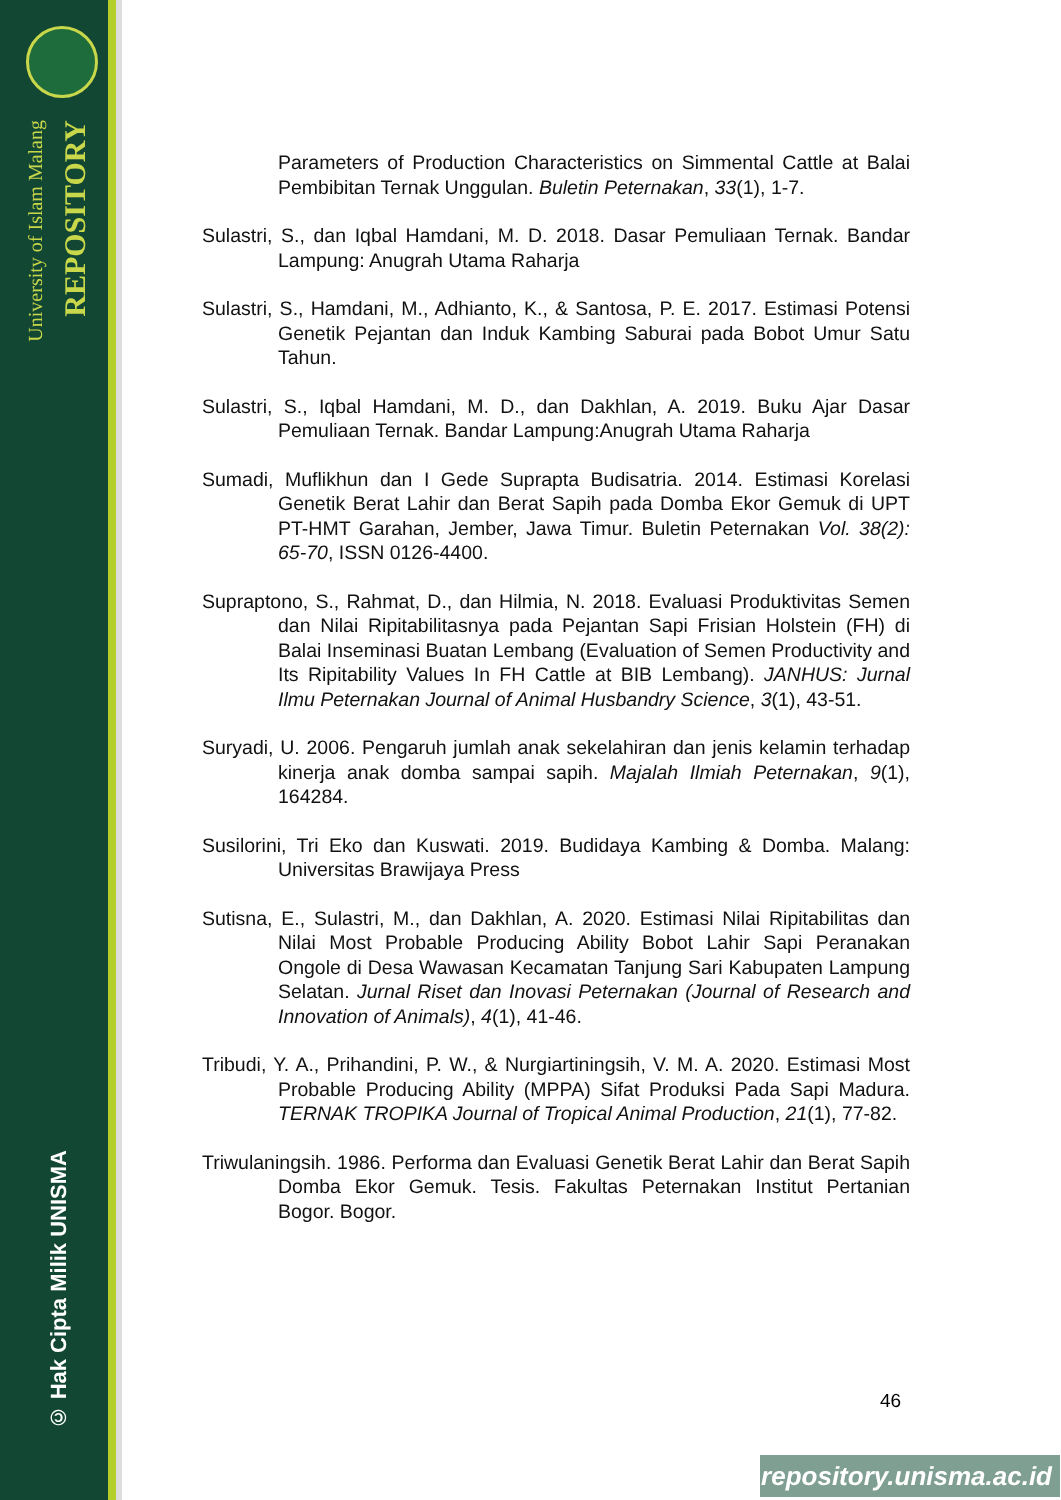University of Islam Malang
REPOSITORY
© Hak Cipta Milik UNISMA
Parameters of Production Characteristics on Simmental Cattle at Balai Pembibitan Ternak Unggulan. Buletin Peternakan, 33(1), 1-7.
Sulastri, S., dan Iqbal Hamdani, M. D. 2018. Dasar Pemuliaan Ternak. Bandar Lampung: Anugrah Utama Raharja
Sulastri, S., Hamdani, M., Adhianto, K., & Santosa, P. E. 2017. Estimasi Potensi Genetik Pejantan dan Induk Kambing Saburai pada Bobot Umur Satu Tahun.
Sulastri, S., Iqbal Hamdani, M. D., dan Dakhlan, A. 2019. Buku Ajar Dasar Pemuliaan Ternak. Bandar Lampung:Anugrah Utama Raharja
Sumadi, Muflikhun dan I Gede Suprapta Budisatria. 2014. Estimasi Korelasi Genetik Berat Lahir dan Berat Sapih pada Domba Ekor Gemuk di UPT PT-HMT Garahan, Jember, Jawa Timur. Buletin Peternakan Vol. 38(2): 65-70, ISSN 0126-4400.
Supraptono, S., Rahmat, D., dan Hilmia, N. 2018. Evaluasi Produktivitas Semen dan Nilai Ripitabilitasnya pada Pejantan Sapi Frisian Holstein (FH) di Balai Inseminasi Buatan Lembang (Evaluation of Semen Productivity and Its Ripitability Values In FH Cattle at BIB Lembang). JANHUS: Jurnal Ilmu Peternakan Journal of Animal Husbandry Science, 3(1), 43-51.
Suryadi, U. 2006. Pengaruh jumlah anak sekelahiran dan jenis kelamin terhadap kinerja anak domba sampai sapih. Majalah Ilmiah Peternakan, 9(1), 164284.
Susilorini, Tri Eko dan Kuswati. 2019. Budidaya Kambing & Domba. Malang: Universitas Brawijaya Press
Sutisna, E., Sulastri, M., dan Dakhlan, A. 2020. Estimasi Nilai Ripitabilitas dan Nilai Most Probable Producing Ability Bobot Lahir Sapi Peranakan Ongole di Desa Wawasan Kecamatan Tanjung Sari Kabupaten Lampung Selatan. Jurnal Riset dan Inovasi Peternakan (Journal of Research and Innovation of Animals), 4(1), 41-46.
Tribudi, Y. A., Prihandini, P. W., & Nurgiartiningsih, V. M. A. 2020. Estimasi Most Probable Producing Ability (MPPA) Sifat Produksi Pada Sapi Madura. TERNAK TROPIKA Journal of Tropical Animal Production, 21(1), 77-82.
Triwulaningsih. 1986. Performa dan Evaluasi Genetik Berat Lahir dan Berat Sapih Domba Ekor Gemuk. Tesis. Fakultas Peternakan Institut Pertanian Bogor. Bogor.
46
repository.unisma.ac.id